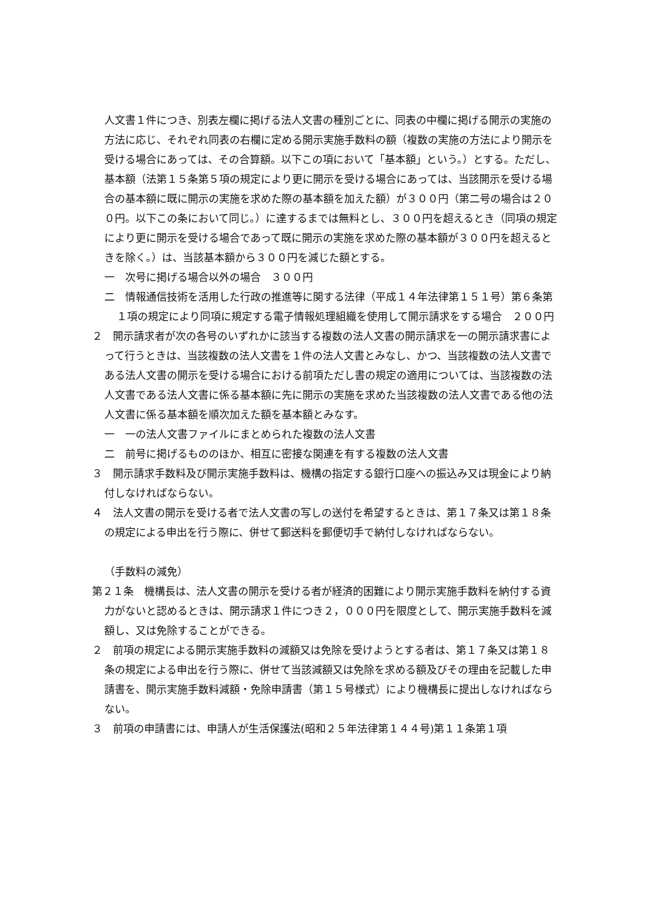人文書１件につき、別表左欄に掲げる法人文書の種別ごとに、同表の中欄に掲げる開示の実施の方法に応じ、それぞれ同表の右欄に定める開示実施手数料の額（複数の実施の方法により開示を受ける場合にあっては、その合算額。以下この項において「基本額」という。）とする。ただし、基本額（法第１５条第５項の規定により更に開示を受ける場合にあっては、当該開示を受ける場合の基本額に既に開示の実施を求めた際の基本額を加えた額）が３００円（第二号の場合は２００円。以下この条において同じ。）に達するまでは無料とし、３００円を超えるとき（同項の規定により更に開示を受ける場合であって既に開示の実施を求めた際の基本額が３００円を超えるときを除く。）は、当該基本額から３００円を減じた額とする。
一　次号に掲げる場合以外の場合　３００円
二　情報通信技術を活用した行政の推進等に関する法律（平成１４年法律第１５１号）第６条第１項の規定により同項に規定する電子情報処理組織を使用して開示請求をする場合　２００円
２　開示請求者が次の各号のいずれかに該当する複数の法人文書の開示請求を一の開示請求書によって行うときは、当該複数の法人文書を１件の法人文書とみなし、かつ、当該複数の法人文書である法人文書の開示を受ける場合における前項ただし書の規定の適用については、当該複数の法人文書である法人文書に係る基本額に先に開示の実施を求めた当該複数の法人文書である他の法人文書に係る基本額を順次加えた額を基本額とみなす。
一　一の法人文書ファイルにまとめられた複数の法人文書
二　前号に掲げるもののほか、相互に密接な関連を有する複数の法人文書
３　開示請求手数料及び開示実施手数料は、機構の指定する銀行口座への振込み又は現金により納付しなければならない。
４　法人文書の開示を受ける者で法人文書の写しの送付を希望するときは、第１７条又は第１８条の規定による申出を行う際に、併せて郵送料を郵便切手で納付しなければならない。
（手数料の減免）
第２１条　機構長は、法人文書の開示を受ける者が経済的困難により開示実施手数料を納付する資力がないと認めるときは、開示請求１件につき２，０００円を限度として、開示実施手数料を減額し、又は免除することができる。
２　前項の規定による開示実施手数料の減額又は免除を受けようとする者は、第１７条又は第１８条の規定による申出を行う際に、併せて当該減額又は免除を求める額及びその理由を記載した申請書を、開示実施手数料減額・免除申請書（第１５号様式）により機構長に提出しなければならない。
３　前項の申請書には、申請人が生活保護法(昭和２５年法律第１４４号)第１１条第１項